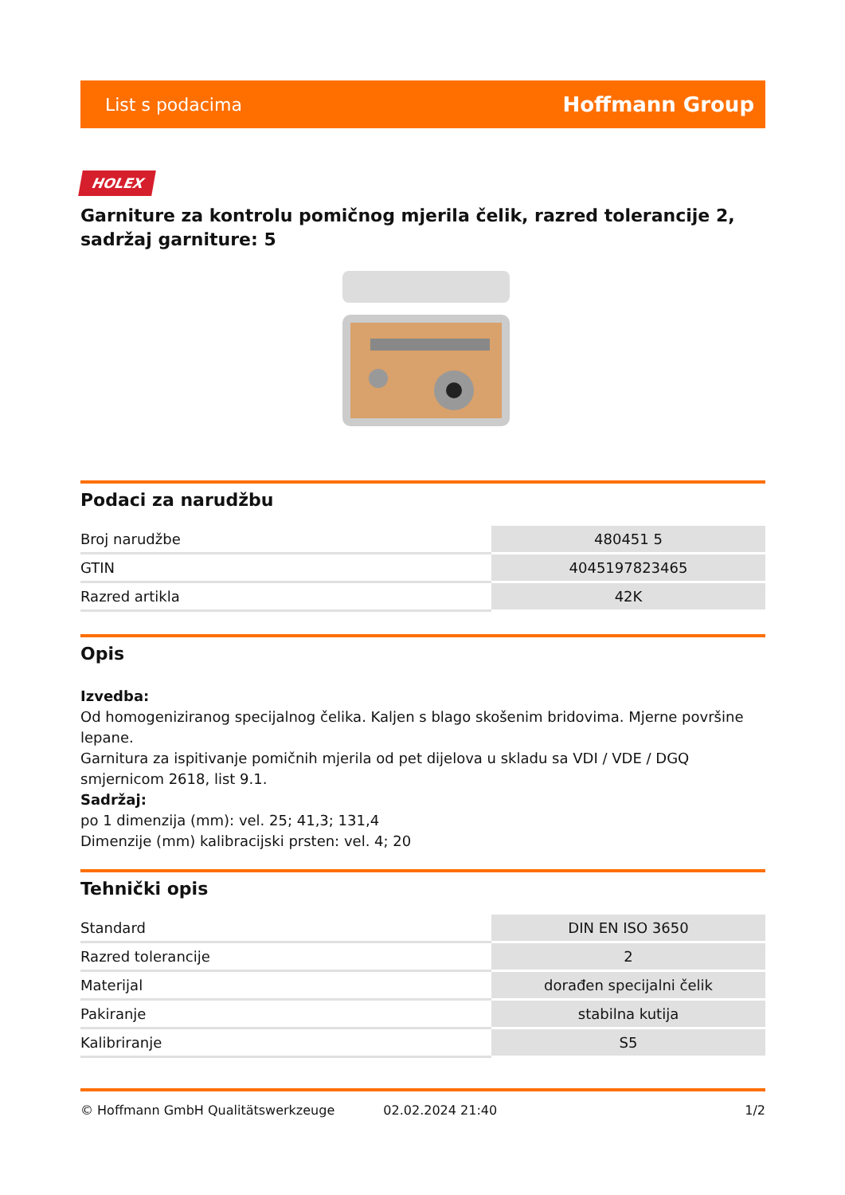List s podacima Hoffmann Group
HOLEX
Garniture za kontrolu pomičnog mjerila čelik, razred tolerancije 2, sadržaj garniture: 5
Podaci za narudžbu
| Broj narudžbe | 480451 5 |
| GTIN | 4045197823465 |
| Razred artikla | 42K |
Opis
Izvedba:
Od homogeniziranog specijalnog čelika. Kaljen s blago skošenim bridovima. Mjerne površine lepane.
Garnitura za ispitivanje pomičnih mjerila od pet dijelova u skladu sa VDI / VDE / DGQ smjernicom 2618, list 9.1.
Sadržaj:
po 1 dimenzija (mm): vel. 25; 41,3; 131,4
Dimenzije (mm) kalibracijski prsten: vel. 4; 20
Tehnički opis
| Standard | DIN EN ISO 3650 |
| Razred tolerancije | 2 |
| Materijal | dorađen specijalni čelik |
| Pakiranje | stabilna kutija |
| Kalibriranje | S5 |
© Hoffmann GmbH Qualitätswerkzeuge 02.02.2024 21:40 1/2